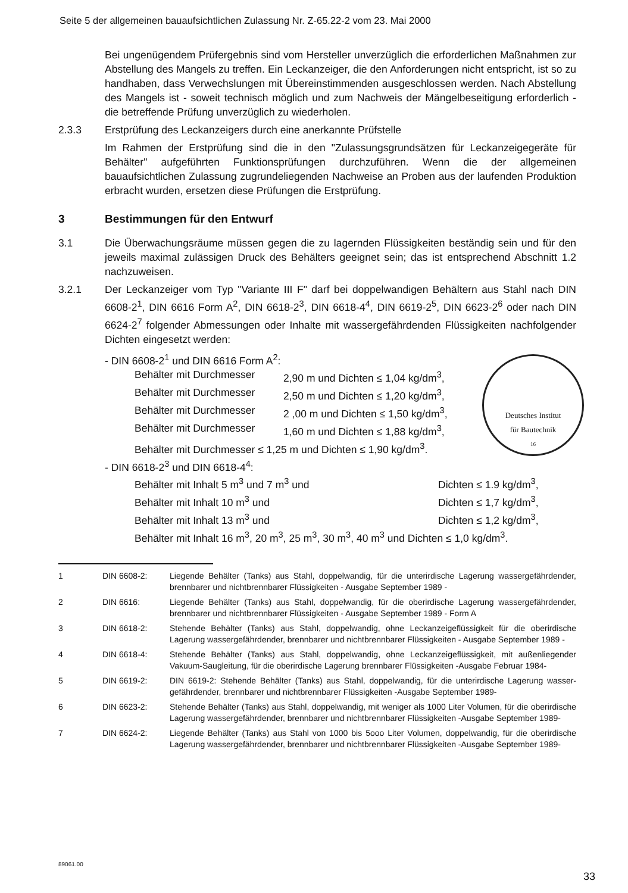Seite 5 der allgemeinen bauaufsichtlichen Zulassung Nr. Z-65.22-2 vom 23. Mai 2000
Bei ungenügendem Prüfergebnis sind vom Hersteller unverzüglich die erforderlichen Maßnahmen zur Abstellung des Mangels zu treffen. Ein Leckanzeiger, die den Anforderungen nicht entspricht, ist so zu handhaben, dass Verwechslungen mit Übereinstimmenden ausgeschlossen werden. Nach Abstellung des Mangels ist - soweit technisch möglich und zum Nachweis der Mängelbeseitigung erforderlich - die betreffende Prüfung unverzüglich zu wiederholen.
2.3.3 Erstprüfung des Leckanzeigers durch eine anerkannte Prüfstelle
Im Rahmen der Erstprüfung sind die in den "Zulassungsgrundsätzen für Leckanzeigegeräte für Behälter" aufgeführten Funktionsprüfungen durchzuführen. Wenn die der allgemeinen bauaufsichtlichen Zulassung zugrundeliegenden Nachweise an Proben aus der laufenden Produktion erbracht wurden, ersetzen diese Prüfungen die Erstprüfung.
3 Bestimmungen für den Entwurf
3.1 Die Überwachungsräume müssen gegen die zu lagernden Flüssigkeiten beständig sein und für den jeweils maximal zulässigen Druck des Behälters geeignet sein; das ist entsprechend Abschnitt 1.2 nachzuweisen.
3.2.1 Der Leckanzeiger vom Typ "Variante III F" darf bei doppelwandigen Behältern aus Stahl nach DIN 6608-2<sup>1</sup>, DIN 6616 Form A<sup>2</sup>, DIN 6618-2<sup>3</sup>, DIN 6618-4<sup>4</sup>, DIN 6619-2<sup>5</sup>, DIN 6623-2<sup>6</sup> oder nach DIN 6624-2<sup>7</sup> folgender Abmessungen oder Inhalte mit wassergefährdenden Flüssigkeiten nachfolgender Dichten eingesetzt werden:
- DIN 6608-2<sup>1</sup> und DIN 6616 Form A<sup>2</sup>:
Behälter mit Durchmesser 2,90 m und Dichten ≤ 1,04 kg/dm<sup>3</sup>,
Behälter mit Durchmesser 2,50 m und Dichten ≤ 1,20 kg/dm<sup>3</sup>,
Behälter mit Durchmesser 2 ,00 m und Dichten ≤ 1,50 kg/dm<sup>3</sup>,
Behälter mit Durchmesser 1,60 m und Dichten ≤ 1,88 kg/dm<sup>3</sup>,
Behälter mit Durchmesser ≤ 1,25 m und Dichten ≤ 1,90 kg/dm<sup>3</sup>.
- DIN 6618-2<sup>3</sup> und DIN 6618-4<sup>4</sup>:
Behälter mit Inhalt 5 m<sup>3</sup> und 7 m<sup>3</sup> und Dichten ≤ 1.9 kg/dm<sup>3</sup>,
Behälter mit Inhalt 10 m<sup>3</sup> und Dichten ≤ 1,7 kg/dm<sup>3</sup>,
Behälter mit Inhalt 13 m<sup>3</sup> und Dichten ≤ 1,2 kg/dm<sup>3</sup>,
Behälter mit Inhalt 16 m<sup>3</sup>, 20 m<sup>3</sup>, 25 m<sup>3</sup>, 30 m<sup>3</sup>, 40 m<sup>3</sup> und Dichten ≤ 1,0 kg/dm<sup>3</sup>.
1 DIN 6608-2: Liegende Behälter (Tanks) aus Stahl, doppelwandig, für die unterirdische Lagerung wassergefährdender, brennbarer und nichtbrennbarer Flüssigkeiten - Ausgabe September 1989 -
2 DIN 6616: Liegende Behälter (Tanks) aus Stahl, doppelwandig, für die oberirdische Lagerung wassergefährdender, brennbarer und nichtbrennbarer Flüssigkeiten - Ausgabe September 1989 - Form A
3 DIN 6618-2: Stehende Behälter (Tanks) aus Stahl, doppelwandig, ohne Leckanzeigeflüssigkeit für die oberirdische Lagerung wassergefährdender, brennbarer und nichtbrennbarer Flüssigkeiten - Ausgabe September 1989 -
4 DIN 6618-4: Stehende Behälter (Tanks) aus Stahl, doppelwandig, ohne Leckanzeigeflüssigkeit, mit außenliegender Vakuum-Saugleitung, für die oberirdische Lagerung brennbarer Flüssigkeiten -Ausgabe Februar 1984-
5 DIN 6619-2: DIN 6619-2: Stehende Behälter (Tanks) aus Stahl, doppelwandig, für die unterirdische Lagerung wasser-gefährdender, brennbarer und nichtbrennbarer Flüssigkeiten -Ausgabe September 1989-
6 DIN 6623-2: Stehende Behälter (Tanks) aus Stahl, doppelwandig, mit weniger als 1000 Liter Volumen, für die oberirdische Lagerung wassergefährdender, brennbarer und nichtbrennbarer Flüssigkeiten -Ausgabe September 1989-
7 DIN 6624-2: Liegende Behälter (Tanks) aus Stahl von 1000 bis 5ooo Liter Volumen, doppelwandig, für die oberirdische Lagerung wassergefährdender, brennbarer und nichtbrennbarer Flüssigkeiten -Ausgabe September 1989-
Deutsches Institut
für Bautechnik
16
89061.00
33